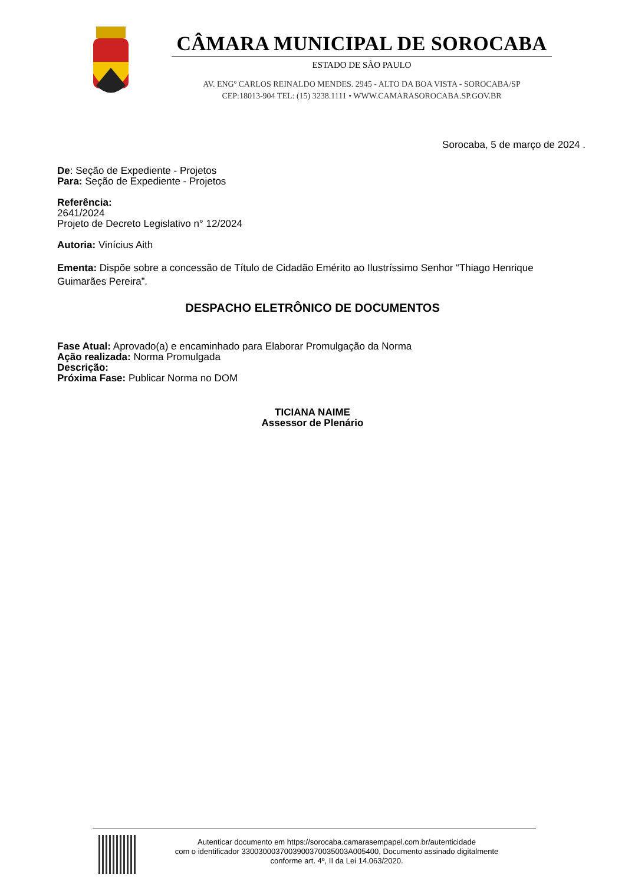CÂMARA MUNICIPAL DE SOROCABA
ESTADO DE SÃO PAULO
AV. ENGº CARLOS REINALDO MENDES. 2945 - ALTO DA BOA VISTA - SOROCABA/SP
CEP:18013-904 TEL: (15) 3238.1111 • WWW.CAMARASOROCABA.SP.GOV.BR
Sorocaba, 5 de março de 2024 .
De: Seção de Expediente - Projetos
Para: Seção de Expediente - Projetos
Referência:
2641/2024
Projeto de Decreto Legislativo n° 12/2024
Autoria: Vinícius Aith
Ementa: Dispõe sobre a concessão de Título de Cidadão Emérito ao Ilustríssimo Senhor “Thiago Henrique Guimarães Pereira”.
DESPACHO ELETRÔNICO DE DOCUMENTOS
Fase Atual: Aprovado(a) e encaminhado para Elaborar Promulgação da Norma
Ação realizada: Norma Promulgada
Descrição:
Próxima Fase: Publicar Norma no DOM
TICIANA NAIME
Assessor de Plenário
Autenticar documento em https://sorocaba.camarasempapel.com.br/autenticidade
com o identificador 3300300037003900370035003A005400, Documento assinado digitalmente
conforme art. 4º, II da Lei 14.063/2020.